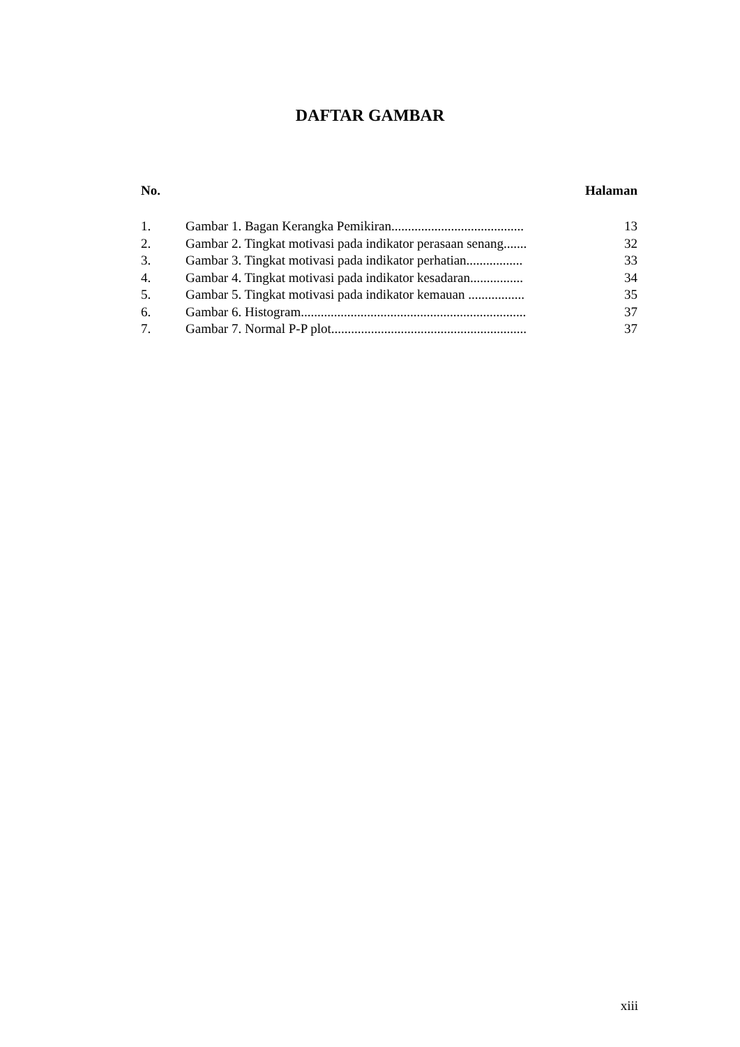DAFTAR GAMBAR
| No. | | Halaman |
| --- | --- | --- |
| 1. | Gambar 1. Bagan Kerangka Pemikiran........................................ | 13 |
| 2. | Gambar 2. Tingkat motivasi pada indikator perasaan senang....... | 32 |
| 3. | Gambar 3. Tingkat motivasi pada indikator perhatian................. | 33 |
| 4. | Gambar 4. Tingkat motivasi pada indikator kesadaran................ | 34 |
| 5. | Gambar 5. Tingkat motivasi pada indikator kemauan ................. | 35 |
| 6. | Gambar 6. Histogram.................................................................... | 37 |
| 7. | Gambar 7. Normal P-P plot........................................................... | 37 |
xiii